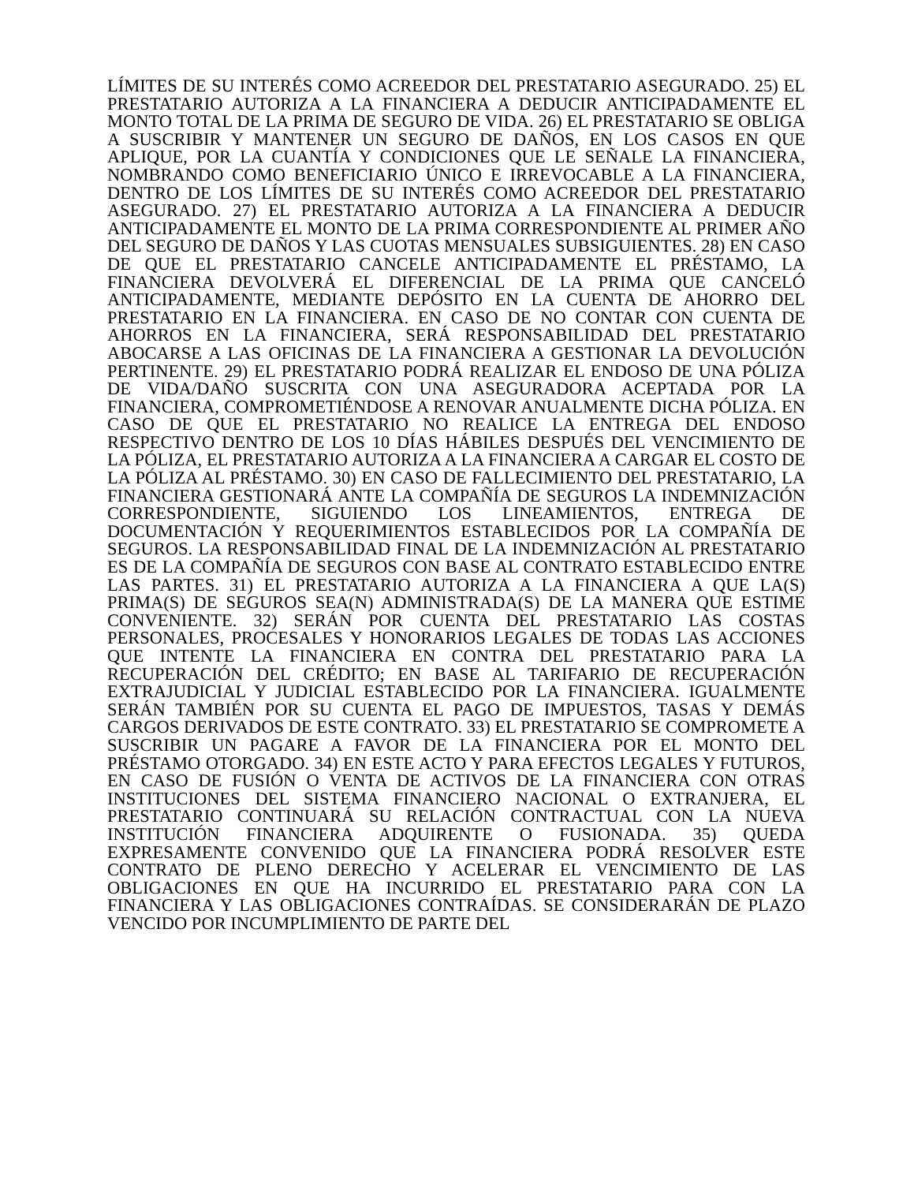LÍMITES DE SU INTERÉS COMO ACREEDOR DEL PRESTATARIO ASEGURADO. 25) EL PRESTATARIO AUTORIZA A LA FINANCIERA A DEDUCIR ANTICIPADAMENTE EL MONTO TOTAL DE LA PRIMA DE SEGURO DE VIDA. 26) EL PRESTATARIO SE OBLIGA A SUSCRIBIR Y MANTENER UN SEGURO DE DAÑOS, EN LOS CASOS EN QUE APLIQUE, POR LA CUANTÍA Y CONDICIONES QUE LE SEÑALE LA FINANCIERA, NOMBRANDO COMO BENEFICIARIO ÚNICO E IRREVOCABLE A LA FINANCIERA, DENTRO DE LOS LÍMITES DE SU INTERÉS COMO ACREEDOR DEL PRESTATARIO ASEGURADO. 27) EL PRESTATARIO AUTORIZA A LA FINANCIERA A DEDUCIR ANTICIPADAMENTE EL MONTO DE LA PRIMA CORRESPONDIENTE AL PRIMER AÑO DEL SEGURO DE DAÑOS Y LAS CUOTAS MENSUALES SUBSIGUIENTES. 28) EN CASO DE QUE EL PRESTATARIO CANCELE ANTICIPADAMENTE EL PRÉSTAMO, LA FINANCIERA DEVOLVERÁ EL DIFERENCIAL DE LA PRIMA QUE CANCELÓ ANTICIPADAMENTE, MEDIANTE DEPÓSITO EN LA CUENTA DE AHORRO DEL PRESTATARIO EN LA FINANCIERA. EN CASO DE NO CONTAR CON CUENTA DE AHORROS EN LA FINANCIERA, SERÁ RESPONSABILIDAD DEL PRESTATARIO ABOCARSE A LAS OFICINAS DE LA FINANCIERA A GESTIONAR LA DEVOLUCIÓN PERTINENTE. 29) EL PRESTATARIO PODRÁ REALIZAR EL ENDOSO DE UNA PÓLIZA DE VIDA/DAÑO SUSCRITA CON UNA ASEGURADORA ACEPTADA POR LA FINANCIERA, COMPROMETIÉNDOSE A RENOVAR ANUALMENTE DICHA PÓLIZA. EN CASO DE QUE EL PRESTATARIO NO REALICE LA ENTREGA DEL ENDOSO RESPECTIVO DENTRO DE LOS 10 DÍAS HÁBILES DESPUÉS DEL VENCIMIENTO DE LA PÓLIZA, EL PRESTATARIO AUTORIZA A LA FINANCIERA A CARGAR EL COSTO DE LA PÓLIZA AL PRÉSTAMO. 30) EN CASO DE FALLECIMIENTO DEL PRESTATARIO, LA FINANCIERA GESTIONARÁ ANTE LA COMPAÑÍA DE SEGUROS LA INDEMNIZACIÓN CORRESPONDIENTE, SIGUIENDO LOS LINEAMIENTOS, ENTREGA DE DOCUMENTACIÓN Y REQUERIMIENTOS ESTABLECIDOS POR LA COMPAÑÍA DE SEGUROS. LA RESPONSABILIDAD FINAL DE LA INDEMNIZACIÓN AL PRESTATARIO ES DE LA COMPAÑÍA DE SEGUROS CON BASE AL CONTRATO ESTABLECIDO ENTRE LAS PARTES. 31) EL PRESTATARIO AUTORIZA A LA FINANCIERA A QUE LA(S) PRIMA(S) DE SEGUROS SEA(N) ADMINISTRADA(S) DE LA MANERA QUE ESTIME CONVENIENTE. 32) SERÁN POR CUENTA DEL PRESTATARIO LAS COSTAS PERSONALES, PROCESALES Y HONORARIOS LEGALES DE TODAS LAS ACCIONES QUE INTENTE LA FINANCIERA EN CONTRA DEL PRESTATARIO PARA LA RECUPERACIÓN DEL CRÉDITO; EN BASE AL TARIFARIO DE RECUPERACIÓN EXTRAJUDICIAL Y JUDICIAL ESTABLECIDO POR LA FINANCIERA. IGUALMENTE SERÁN TAMBIÉN POR SU CUENTA EL PAGO DE IMPUESTOS, TASAS Y DEMÁS CARGOS DERIVADOS DE ESTE CONTRATO. 33) EL PRESTATARIO SE COMPROMETE A SUSCRIBIR UN PAGARE A FAVOR DE LA FINANCIERA POR EL MONTO DEL PRÉSTAMO OTORGADO. 34) EN ESTE ACTO Y PARA EFECTOS LEGALES Y FUTUROS, EN CASO DE FUSIÓN O VENTA DE ACTIVOS DE LA FINANCIERA CON OTRAS INSTITUCIONES DEL SISTEMA FINANCIERO NACIONAL O EXTRANJERA, EL PRESTATARIO CONTINUARÁ SU RELACIÓN CONTRACTUAL CON LA NUEVA INSTITUCIÓN FINANCIERA ADQUIRENTE O FUSIONADA. 35) QUEDA EXPRESAMENTE CONVENIDO QUE LA FINANCIERA PODRÁ RESOLVER ESTE CONTRATO DE PLENO DERECHO Y ACELERAR EL VENCIMIENTO DE LAS OBLIGACIONES EN QUE HA INCURRIDO EL PRESTATARIO PARA CON LA FINANCIERA Y LAS OBLIGACIONES CONTRAÍDAS. SE CONSIDERARÁN DE PLAZO VENCIDO POR INCUMPLIMIENTO DE PARTE DEL